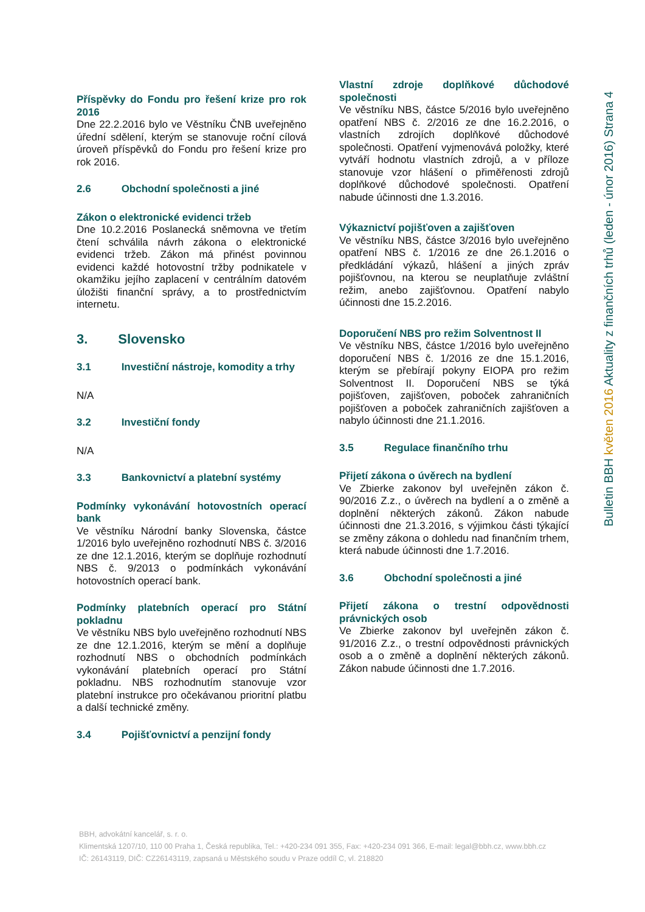Příspěvky do Fondu pro řešení krize pro rok 2016
Dne 22.2.2016 bylo ve Věstníku ČNB uveřejněno úřední sdělení, kterým se stanovuje roční cílová úroveň příspěvků do Fondu pro řešení krize pro rok 2016.
2.6 Obchodní společnosti a jiné
Zákon o elektronické evidenci tržeb
Dne 10.2.2016 Poslanecká sněmovna ve třetím čtení schválila návrh zákona o elektronické evidenci tržeb. Zákon má přinést povinnou evidenci každé hotovostní tržby podnikatele v okamžiku jejího zaplacení v centrálním datovém úložišti finanční správy, a to prostřednictvím internetu.
3. Slovensko
3.1 Investiční nástroje, komodity a trhy
N/A
3.2 Investiční fondy
N/A
3.3 Bankovnictví a platební systémy
Podmínky vykonávání hotovostních operací bank
Ve věstníku Národní banky Slovenska, částce 1/2016 bylo uveřejněno rozhodnutí NBS č. 3/2016 ze dne 12.1.2016, kterým se doplňuje rozhodnutí NBS č. 9/2013 o podmínkách vykonávání hotovostních operací bank.
Podmínky platebních operací pro Státní pokladnu
Ve věstníku NBS bylo uveřejněno rozhodnutí NBS ze dne 12.1.2016, kterým se mění a doplňuje rozhodnutí NBS o obchodních podmínkách vykonávání platebních operací pro Státní pokladnu. NBS rozhodnutím stanovuje vzor platební instrukce pro očekávanou prioritní platbu a další technické změny.
3.4 Pojišťovnictví a penzijní fondy
Vlastní zdroje doplňkové důchodové společnosti
Ve věstníku NBS, částce 5/2016 bylo uveřejněno opatření NBS č. 2/2016 ze dne 16.2.2016, o vlastních zdrojích doplňkové důchodové společnosti. Opatření vyjmenovává položky, které vytváří hodnotu vlastních zdrojů, a v příloze stanovuje vzor hlášení o přiměřenosti zdrojů doplňkové důchodové společnosti. Opatření nabude účinnosti dne 1.3.2016.
Výkaznictví pojišťoven a zajišťoven
Ve věstníku NBS, částce 3/2016 bylo uveřejněno opatření NBS č. 1/2016 ze dne 26.1.2016 o předkládání výkazů, hlášení a jiných zpráv pojišťovnou, na kterou se neuplatňuje zvláštní režim, anebo zajišťovnou. Opatření nabylo účinnosti dne 15.2.2016.
Doporučení NBS pro režim Solventnost II
Ve věstníku NBS, částce 1/2016 bylo uveřejněno doporučení NBS č. 1/2016 ze dne 15.1.2016, kterým se přebírají pokyny EIOPA pro režim Solventnost II. Doporučení NBS se týká pojišťoven, zajišťoven, poboček zahraničních pojišťoven a poboček zahraničních zajišťoven a nabylo účinnosti dne 21.1.2016.
3.5 Regulace finančního trhu
Přijetí zákona o úvěrech na bydlení
Ve Zbierke zakonov byl uveřejněn zákon č. 90/2016 Z.z., o úvěrech na bydlení a o změně a doplnění některých zákonů. Zákon nabude účinnosti dne 21.3.2016, s výjimkou části týkající se změny zákona o dohledu nad finančním trhem, která nabude účinnosti dne 1.7.2016.
3.6 Obchodní společnosti a jiné
Přijetí zákona o trestní odpovědnosti právnických osob
Ve Zbierke zakonov byl uveřejněn zákon č. 91/2016 Z.z., o trestní odpovědnosti právnických osob a o změně a doplnění některých zákonů. Zákon nabude účinnosti dne 1.7.2016.
Bulletin BBH květen 2016 Aktuality z finančních trhů (leden - únor 2016) Strana 4
BBH, advokátní kancelář, s. r. o.
Klimentská 1207/10, 110 00 Praha 1, Česká republika, Tel.: +420-234 091 355, Fax: +420-234 091 366, E-mail: legal@bbh.cz, www.bbh.cz
IČ: 26143119, DIČ: CZ26143119, zapsaná u Městského soudu v Praze oddíl C, vl. 218820